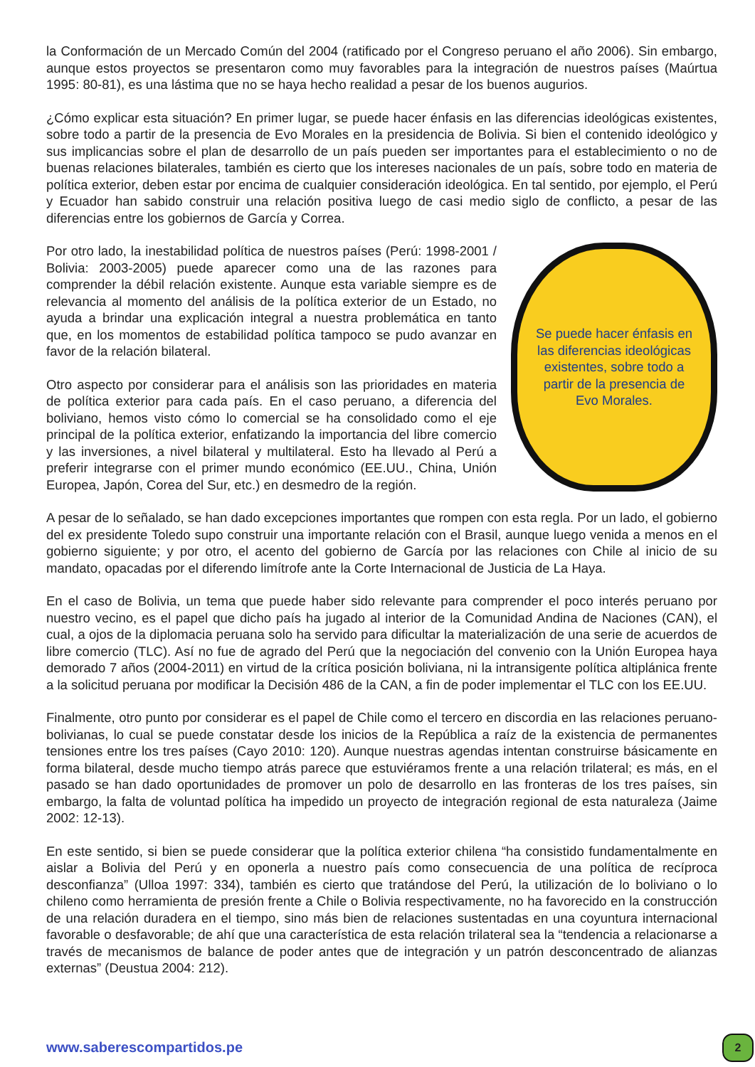la Conformación de un Mercado Común del 2004 (ratificado por el Congreso peruano el año 2006). Sin embargo, aunque estos proyectos se presentaron como muy favorables para la integración de nuestros países (Maúrtua 1995: 80-81), es una lástima que no se haya hecho realidad a pesar de los buenos augurios.
¿Cómo explicar esta situación? En primer lugar, se puede hacer énfasis en las diferencias ideológicas existentes, sobre todo a partir de la presencia de Evo Morales en la presidencia de Bolivia. Si bien el contenido ideológico y sus implicancias sobre el plan de desarrollo de un país pueden ser importantes para el establecimiento o no de buenas relaciones bilaterales, también es cierto que los intereses nacionales de un país, sobre todo en materia de política exterior, deben estar por encima de cualquier consideración ideológica. En tal sentido, por ejemplo, el Perú y Ecuador han sabido construir una relación positiva luego de casi medio siglo de conflicto, a pesar de las diferencias entre los gobiernos de García y Correa.
Por otro lado, la inestabilidad política de nuestros países (Perú: 1998-2001 / Bolivia: 2003-2005) puede aparecer como una de las razones para comprender la débil relación existente. Aunque esta variable siempre es de relevancia al momento del análisis de la política exterior de un Estado, no ayuda a brindar una explicación integral a nuestra problemática en tanto que, en los momentos de estabilidad política tampoco se pudo avanzar en favor de la relación bilateral.
Otro aspecto por considerar para el análisis son las prioridades en materia de política exterior para cada país. En el caso peruano, a diferencia del boliviano, hemos visto cómo lo comercial se ha consolidado como el eje principal de la política exterior, enfatizando la importancia del libre comercio y las inversiones, a nivel bilateral y multilateral. Esto ha llevado al Perú a preferir integrarse con el primer mundo económico (EE.UU., China, Unión Europea, Japón, Corea del Sur, etc.) en desmedro de la región.
Se puede hacer énfasis en las diferencias ideológicas existentes, sobre todo a partir de la presencia de Evo Morales.
A pesar de lo señalado, se han dado excepciones importantes que rompen con esta regla. Por un lado, el gobierno del ex presidente Toledo supo construir una importante relación con el Brasil, aunque luego venida a menos en el gobierno siguiente; y por otro, el acento del gobierno de García por las relaciones con Chile al inicio de su mandato, opacadas por el diferendo limítrofe ante la Corte Internacional de Justicia de La Haya.
En el caso de Bolivia, un tema que puede haber sido relevante para comprender el poco interés peruano por nuestro vecino, es el papel que dicho país ha jugado al interior de la Comunidad Andina de Naciones (CAN), el cual, a ojos de la diplomacia peruana solo ha servido para dificultar la materialización de una serie de acuerdos de libre comercio (TLC). Así no fue de agrado del Perú que la negociación del convenio con la Unión Europea haya demorado 7 años (2004-2011) en virtud de la crítica posición boliviana, ni la intransigente política altiplánica frente a la solicitud peruana por modificar la Decisión 486 de la CAN, a fin de poder implementar el TLC con los EE.UU.
Finalmente, otro punto por considerar es el papel de Chile como el tercero en discordia en las relaciones peruano-bolivianas, lo cual se puede constatar desde los inicios de la República a raíz de la existencia de permanentes tensiones entre los tres países (Cayo 2010: 120). Aunque nuestras agendas intentan construirse básicamente en forma bilateral, desde mucho tiempo atrás parece que estuviéramos frente a una relación trilateral; es más, en el pasado se han dado oportunidades de promover un polo de desarrollo en las fronteras de los tres países, sin embargo, la falta de voluntad política ha impedido un proyecto de integración regional de esta naturaleza (Jaime 2002: 12-13).
En este sentido, si bien se puede considerar que la política exterior chilena “ha consistido fundamentalmente en aislar a Bolivia del Perú y en oponerla a nuestro país como consecuencia de una política de recíproca desconfianza” (Ulloa 1997: 334), también es cierto que tratándose del Perú, la utilización de lo boliviano o lo chileno como herramienta de presión frente a Chile o Bolivia respectivamente, no ha favorecido en la construcción de una relación duradera en el tiempo, sino más bien de relaciones sustentadas en una coyuntura internacional favorable o desfavorable; de ahí que una característica de esta relación trilateral sea la “tendencia a relacionarse a través de mecanismos de balance de poder antes que de integración y un patrón desconcentrado de alianzas externas” (Deustua 2004: 212).
www.saberescompartidos.pe 2